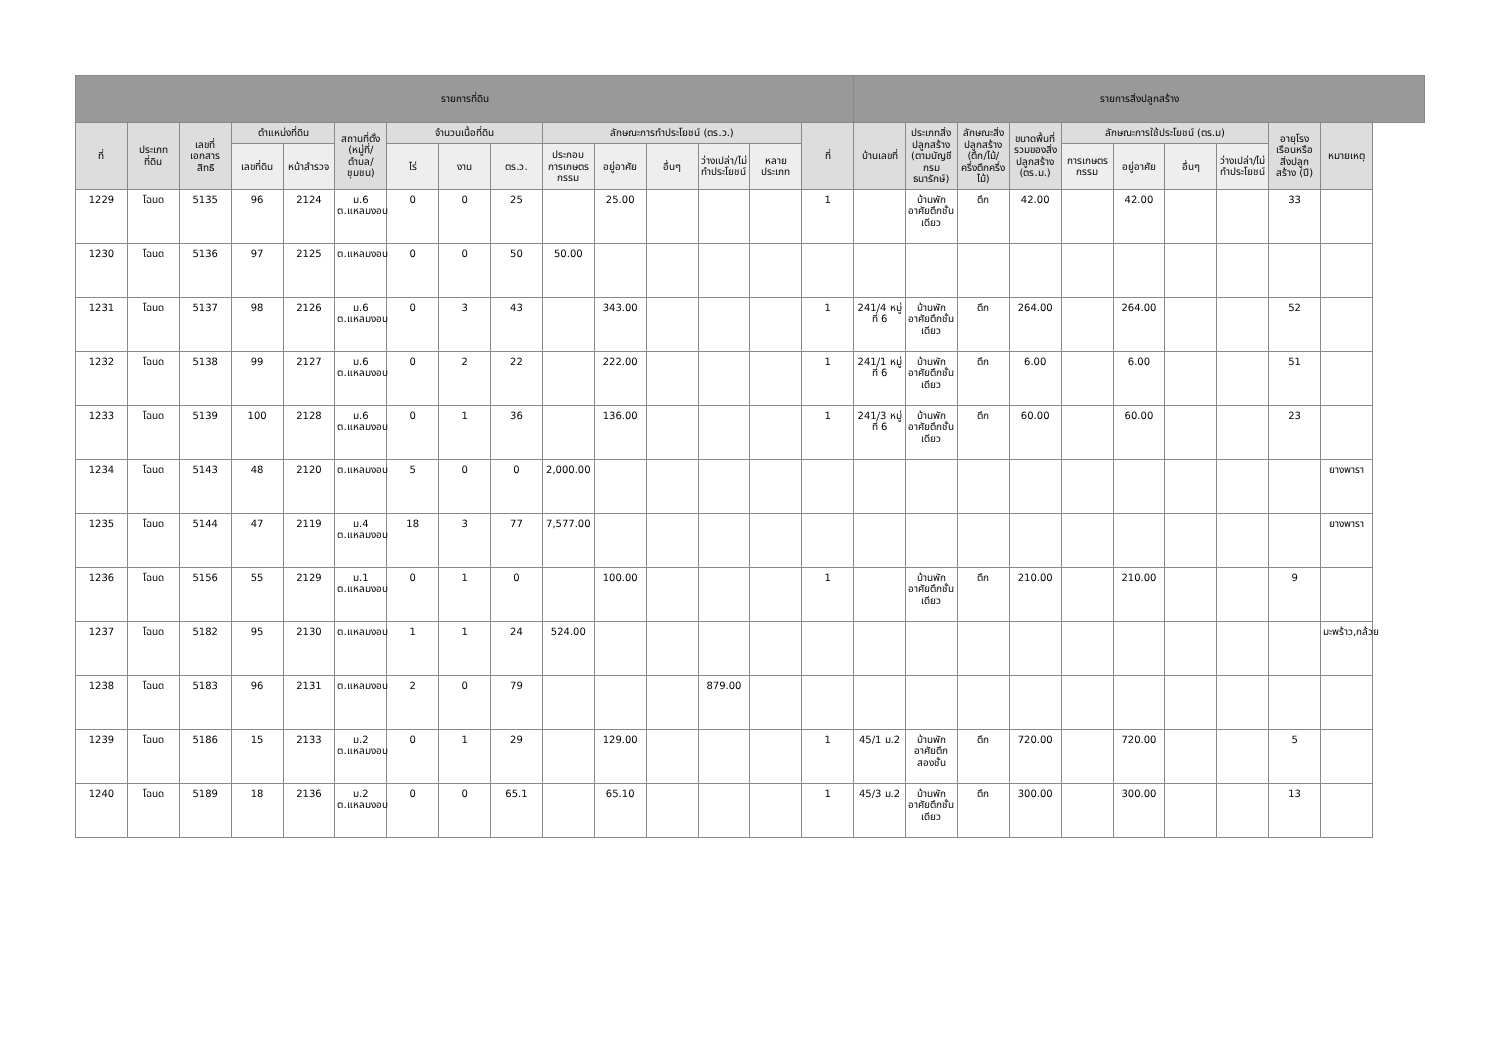| รายการที่ดิน | | | | | | | | | | | | | | | รายการสิ่งปลูกสร้าง | | | | | | | | | |
| --- | --- | --- | --- | --- | --- | --- | --- | --- | --- | --- | --- | --- | --- | --- | --- | --- | --- | --- | --- | --- | --- | --- | --- | --- |
| ที่ | ประเภทที่ดิน | เลขที่เอกสารสิทธิ | ตำแหน่งที่ดิน | | สถานที่ตั้ง (หมู่ที่/ตำบล/ชุมชน) | จำนวนเนื้อที่ดิน | | | ลักษณะการทำประโยชน์ (ตร.ว.) | | | | | ที่ | บ้านเลขที่ | ประเภทสิ่งปลูกสร้าง (ตามบัญชีกรมธนารักษ์) | ลักษณะสิ่งปลูกสร้าง (ตึก/ไม้/ครึ่งตึกครึ่งไม้) | ขนาดพื้นที่รวมของสิ่งปลูกสร้าง (ตร.ม.) | ลักษณะการใช้ประโยชน์ (ตร.ม) | | | | อายุโรงเรือนหรือสิ่งปลูกสร้าง (ปี) | หมายเหตุ |
| | | | เลขที่ดิน | หน้าสำรวจ | | ไร่ | งาน | ตร.ว. | ประกอบการเกษตรกรรม | อยู่อาศัย | อื่นๆ | ว่างเปล่า/ไม่ทำประโยชน์ | หลายประเภท | | | | | | การเกษตรกรรม | อยู่อาศัย | อื่นๆ | ว่างเปล่า/ไม่ทำประโยชน์ | | |
| 1229 | โฉนด | 5135 | 96 | 2124 | ม.6 ต.แหลมงอบ | 0 | 0 | 25 | | 25.00 | | | | 1 | | บ้านพักอาศัยตึกชั้นเดียว | ตึก | 42.00 | | 42.00 | | | 33 | |
| 1230 | โฉนด | 5136 | 97 | 2125 | ต.แหลมงอบ | 0 | 0 | 50 | 50.00 | | | | | | | | | | | | | | | |
| 1231 | โฉนด | 5137 | 98 | 2126 | ม.6 ต.แหลมงอบ | 0 | 3 | 43 | | 343.00 | | | | 1 | 241/4 หมู่ที่ 6 | บ้านพักอาศัยตึกชั้นเดียว | ตึก | 264.00 | | 264.00 | | | 52 | |
| 1232 | โฉนด | 5138 | 99 | 2127 | ม.6 ต.แหลมงอบ | 0 | 2 | 22 | | 222.00 | | | | 1 | 241/1 หมู่ที่ 6 | บ้านพักอาศัยตึกชั้นเดียว | ตึก | 6.00 | | 6.00 | | | 51 | |
| 1233 | โฉนด | 5139 | 100 | 2128 | ม.6 ต.แหลมงอบ | 0 | 1 | 36 | | 136.00 | | | | 1 | 241/3 หมู่ที่ 6 | บ้านพักอาศัยตึกชั้นเดียว | ตึก | 60.00 | | 60.00 | | | 23 | |
| 1234 | โฉนด | 5143 | 48 | 2120 | ต.แหลมงอบ | 5 | 0 | 0 | 2,000.00 | | | | | | | | | | | | | | | ยางพารา |
| 1235 | โฉนด | 5144 | 47 | 2119 | ม.4 ต.แหลมงอบ | 18 | 3 | 77 | 7,577.00 | | | | | | | | | | | | | | | ยางพารา |
| 1236 | โฉนด | 5156 | 55 | 2129 | ม.1 ต.แหลมงอบ | 0 | 1 | 0 | | 100.00 | | | | 1 | | บ้านพักอาศัยตึกชั้นเดียว | ตึก | 210.00 | | 210.00 | | | 9 | |
| 1237 | โฉนด | 5182 | 95 | 2130 | ต.แหลมงอบ | 1 | 1 | 24 | 524.00 | | | | | | | | | | | | | | | มะพร้าว,กล้วย |
| 1238 | โฉนด | 5183 | 96 | 2131 | ต.แหลมงอบ | 2 | 0 | 79 | | | | 879.00 | | | | | | | | | | | | |
| 1239 | โฉนด | 5186 | 15 | 2133 | ม.2 ต.แหลมงอบ | 0 | 1 | 29 | | 129.00 | | | | 1 | 45/1 ม.2 | บ้านพักอาศัยตึกสองชั้น | ตึก | 720.00 | | 720.00 | | | 5 | |
| 1240 | โฉนด | 5189 | 18 | 2136 | ม.2 ต.แหลมงอบ | 0 | 0 | 65.1 | | 65.10 | | | | 1 | 45/3 ม.2 | บ้านพักอาศัยตึกชั้นเดียว | ตึก | 300.00 | | 300.00 | | | 13 | |